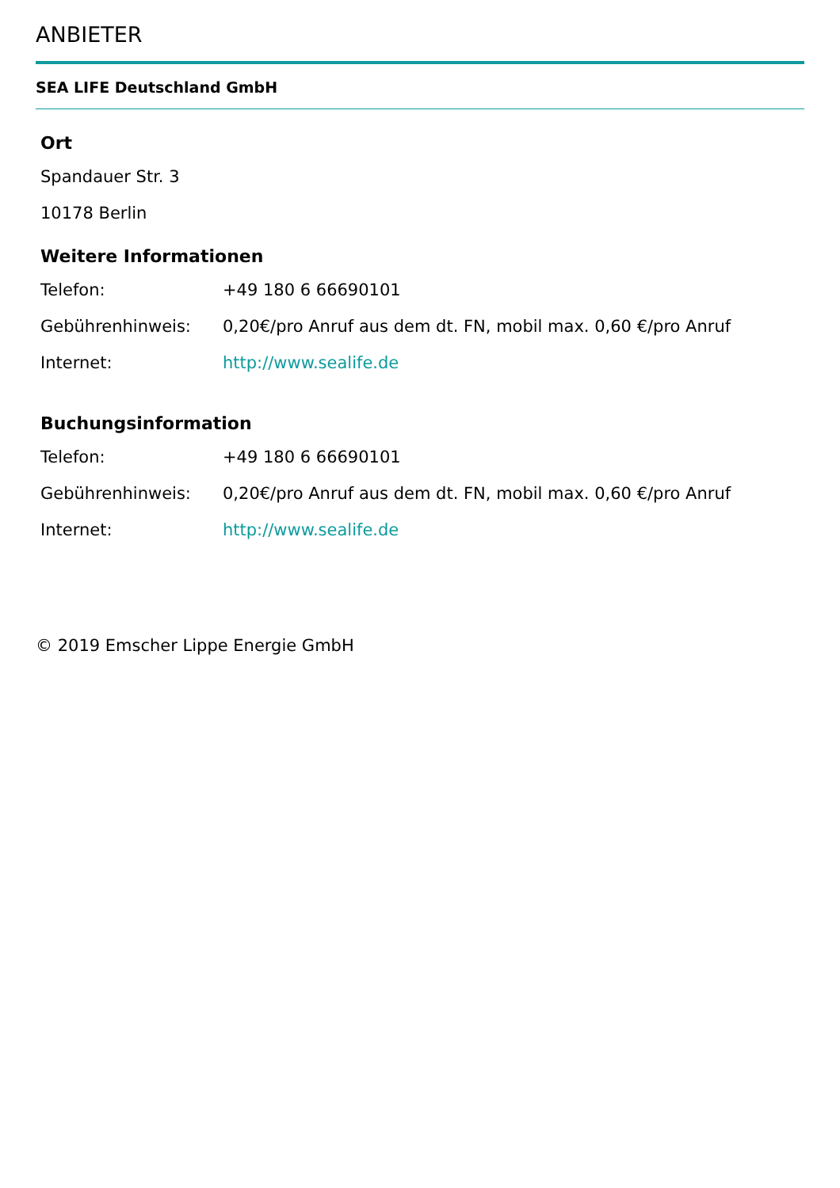ANBIETER
SEA LIFE Deutschland GmbH
Ort
Spandauer Str. 3
10178 Berlin
Weitere Informationen
| Telefon: | +49 180 6 66690101 |
| Gebührenhinweis: | 0,20€/pro Anruf aus dem dt. FN, mobil max. 0,60 €/pro Anruf |
| Internet: | http://www.sealife.de |
Buchungsinformation
| Telefon: | +49 180 6 66690101 |
| Gebührenhinweis: | 0,20€/pro Anruf aus dem dt. FN, mobil max. 0,60 €/pro Anruf |
| Internet: | http://www.sealife.de |
© 2019 Emscher Lippe Energie GmbH